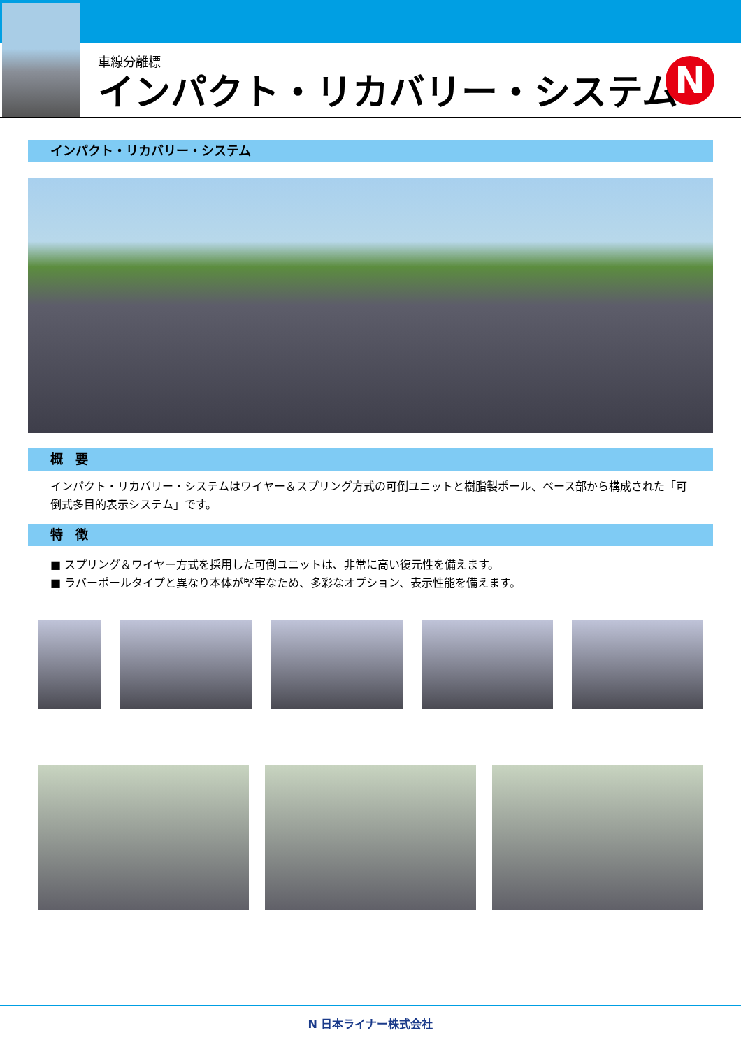車線分離標
インパクト・リカバリー・システム
N
インパクト・リカバリー・システム
概　要
インパクト・リカバリー・システムはワイヤー＆スプリング方式の可倒ユニットと樹脂製ポール、ベース部から構成された「可倒式多目的表示システム」です。
特　徴
■ スプリング＆ワイヤー方式を採用した可倒ユニットは、非常に高い復元性を備えます。
■ ラバーポールタイプと異なり本体が堅牢なため、多彩なオプション、表示性能を備えます。
N 日本ライナー株式会社